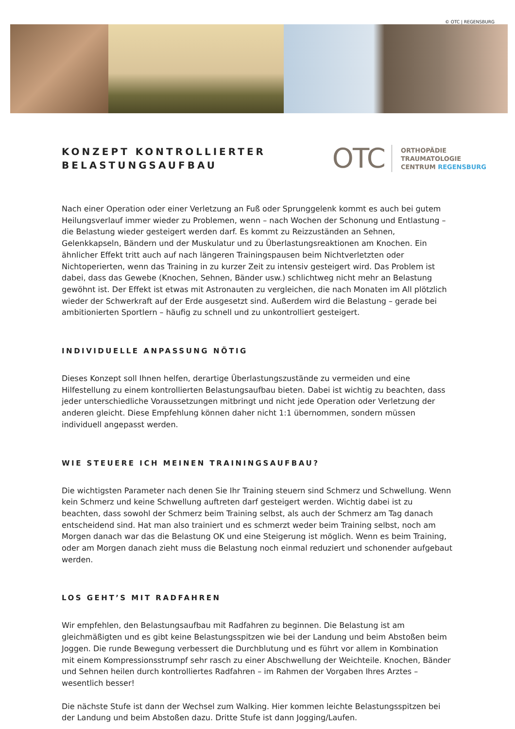© OTC | REGENSBURG
KONZEPT KONTROLLIERTER
BELASTUNGSAUFBAU
OTC
ORTHOPÄDIE
TRAUMATOLOGIE
CENTRUM REGENSBURG
Nach einer Operation oder einer Verletzung an Fuß oder Sprunggelenk kommt es auch bei gutem Heilungsverlauf immer wieder zu Problemen, wenn – nach Wochen der Schonung und Entlastung – die Belastung wieder gesteigert werden darf. Es kommt zu Reizzuständen an Sehnen, Gelenkkapseln, Bändern und der Muskulatur und zu Überlastungsreaktionen am Knochen. Ein ähnlicher Effekt tritt auch auf nach längeren Trainingspausen beim Nichtverletzten oder Nichtoperierten, wenn das Training in zu kurzer Zeit zu intensiv gesteigert wird. Das Problem ist dabei, dass das Gewebe (Knochen, Sehnen, Bänder usw.) schlichtweg nicht mehr an Belastung gewöhnt ist. Der Effekt ist etwas mit Astronauten zu vergleichen, die nach Monaten im All plötzlich wieder der Schwerkraft auf der Erde ausgesetzt sind. Außerdem wird die Belastung – gerade bei ambitionierten Sportlern – häufig zu schnell und zu unkontrolliert gesteigert.
INDIVIDUELLE ANPASSUNG NÖTIG
Dieses Konzept soll Ihnen helfen, derartige Überlastungszustände zu vermeiden und eine Hilfestellung zu einem kontrollierten Belastungsaufbau bieten. Dabei ist wichtig zu beachten, dass jeder unterschiedliche Voraussetzungen mitbringt und nicht jede Operation oder Verletzung der anderen gleicht. Diese Empfehlung können daher nicht 1:1 übernommen, sondern müssen individuell angepasst werden.
WIE STEUERE ICH MEINEN TRAININGSAUFBAU?
Die wichtigsten Parameter nach denen Sie Ihr Training steuern sind Schmerz und Schwellung. Wenn kein Schmerz und keine Schwellung auftreten darf gesteigert werden. Wichtig dabei ist zu beachten, dass sowohl der Schmerz beim Training selbst, als auch der Schmerz am Tag danach entscheidend sind. Hat man also trainiert und es schmerzt weder beim Training selbst, noch am Morgen danach war das die Belastung OK und eine Steigerung ist möglich. Wenn es beim Training, oder am Morgen danach zieht muss die Belastung noch einmal reduziert und schonender aufgebaut werden.
LOS GEHT’S MIT RADFAHREN
Wir empfehlen, den Belastungsaufbau mit Radfahren zu beginnen. Die Belastung ist am gleichmäßigten und es gibt keine Belastungsspitzen wie bei der Landung und beim Abstoßen beim Joggen. Die runde Bewegung verbessert die Durchblutung und es führt vor allem in Kombination mit einem Kompressionsstrumpf sehr rasch zu einer Abschwellung der Weichteile. Knochen, Bänder und Sehnen heilen durch kontrolliertes Radfahren – im Rahmen der Vorgaben Ihres Arztes – wesentlich besser!
Die nächste Stufe ist dann der Wechsel zum Walking. Hier kommen leichte Belastungsspitzen bei der Landung und beim Abstoßen dazu. Dritte Stufe ist dann Jogging/Laufen.